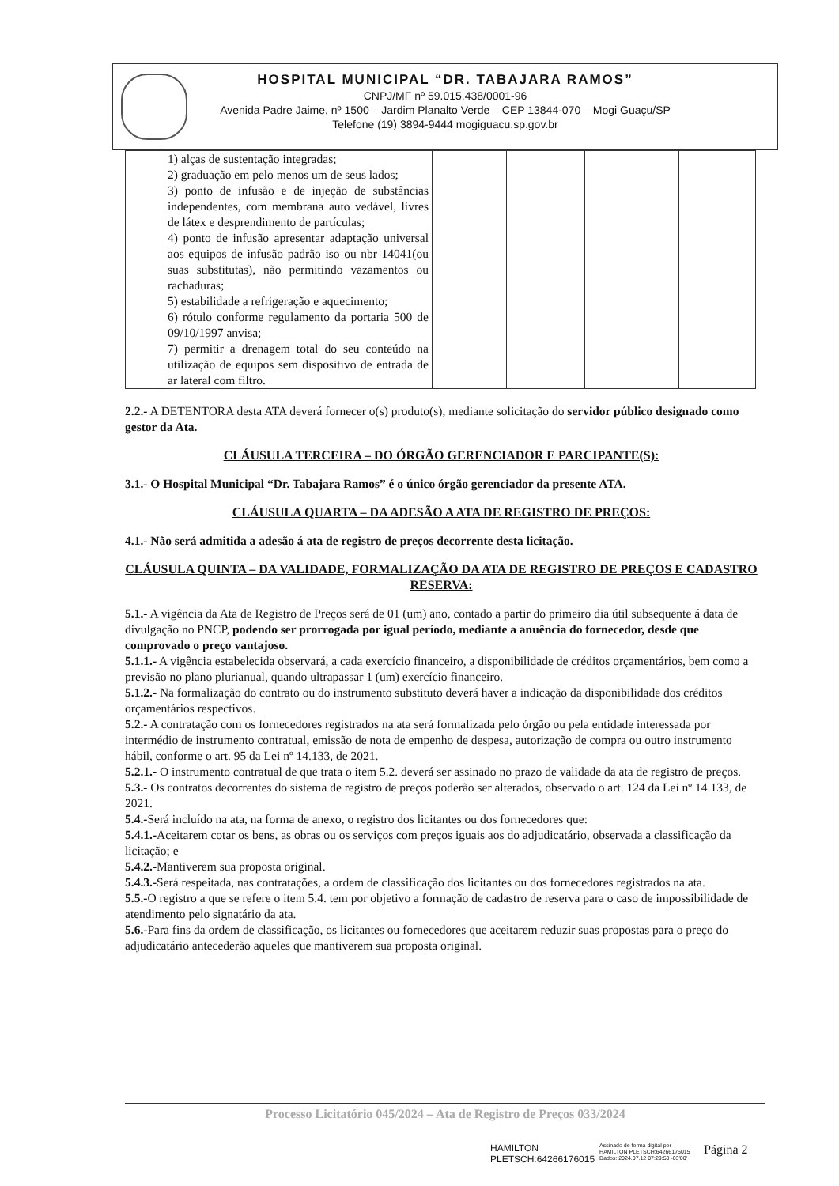HOSPITAL MUNICIPAL “DR. TABAJARA RAMOS”
CNPJ/MF nº 59.015.438/0001-96
Avenida Padre Jaime, nº 1500 – Jardim Planalto Verde – CEP 13844-070 – Mogi Guaçu/SP
Telefone (19) 3894-9444 mogiguacu.sp.gov.br
| | 1) alças de sustentação integradas; 2) graduação em pelo menos um de seus lados; 3) ponto de infusão e de injeção de substâncias independentes, com membrana auto vedável, livres de látex e desprendimento de partículas; 4) ponto de infusão apresentar adaptação universal aos equipos de infusão padrão iso ou nbr 14041(ou suas substitutas), não permitindo vazamentos ou rachaduras; 5) estabilidade a refrigeração e aquecimento; 6) rótulo conforme regulamento da portaria 500 de 09/10/1997 anvisa; 7) permitir a drenagem total do seu conteúdo na utilização de equipos sem dispositivo de entrada de ar lateral com filtro. | | | | |
2.2.- A DETENTORA desta ATA deverá fornecer o(s) produto(s), mediante solicitação do servidor público designado como gestor da Ata.
CLÁUSULA TERCEIRA – DO ÓRGÃO GERENCIADOR E PARCIPANTE(S):
3.1.- O Hospital Municipal “Dr. Tabajara Ramos” é o único órgão gerenciador da presente ATA.
CLÁUSULA QUARTA – DA ADESÃO A ATA DE REGISTRO DE PREÇOS:
4.1.- Não será admitida a adesão á ata de registro de preços decorrente desta licitação.
CLÁUSULA QUINTA – DA VALIDADE, FORMALIZAÇÃO DA ATA DE REGISTRO DE PREÇOS E CADASTRO RESERVA:
5.1.- A vigência da Ata de Registro de Preços será de 01 (um) ano, contado a partir do primeiro dia útil subsequente á data de divulgação no PNCP, podendo ser prorrogada por igual período, mediante a anuência do fornecedor, desde que comprovado o preço vantajoso.
5.1.1.- A vigência estabelecida observará, a cada exercício financeiro, a disponibilidade de créditos orçamentários, bem como a previsão no plano plurianual, quando ultrapassar 1 (um) exercício financeiro.
5.1.2.- Na formalização do contrato ou do instrumento substituto deverá haver a indicação da disponibilidade dos créditos orçamentários respectivos.
5.2.- A contratação com os fornecedores registrados na ata será formalizada pelo órgão ou pela entidade interessada por intermédio de instrumento contratual, emissão de nota de empenho de despesa, autorização de compra ou outro instrumento hábil, conforme o art. 95 da Lei nº 14.133, de 2021.
5.2.1.- O instrumento contratual de que trata o item 5.2. deverá ser assinado no prazo de validade da ata de registro de preços.
5.3.- Os contratos decorrentes do sistema de registro de preços poderão ser alterados, observado o art. 124 da Lei nº 14.133, de 2021.
5.4.-Será incluído na ata, na forma de anexo, o registro dos licitantes ou dos fornecedores que:
5.4.1.-Aceitarem cotar os bens, as obras ou os serviços com preços iguais aos do adjudicatário, observada a classificação da licitação; e
5.4.2.-Mantiverem sua proposta original.
5.4.3.-Será respeitada, nas contratações, a ordem de classificação dos licitantes ou dos fornecedores registrados na ata.
5.5.-O registro a que se refere o item 5.4. tem por objetivo a formação de cadastro de reserva para o caso de impossibilidade de atendimento pelo signatário da ata.
5.6.-Para fins da ordem de classificação, os licitantes ou fornecedores que aceitarem reduzir suas propostas para o preço do adjudicatário antecederão aqueles que mantiverem sua proposta original.
Processo Licitatório 045/2024 – Ata de Registro de Preços 033/2024
HAMILTON
PLETSCH:64266176015 Assinado de forma digital por
HAMILTON PLETSCH:64266176015
Dados: 2024.07.12 07:29:50 -03'00'
Página 2